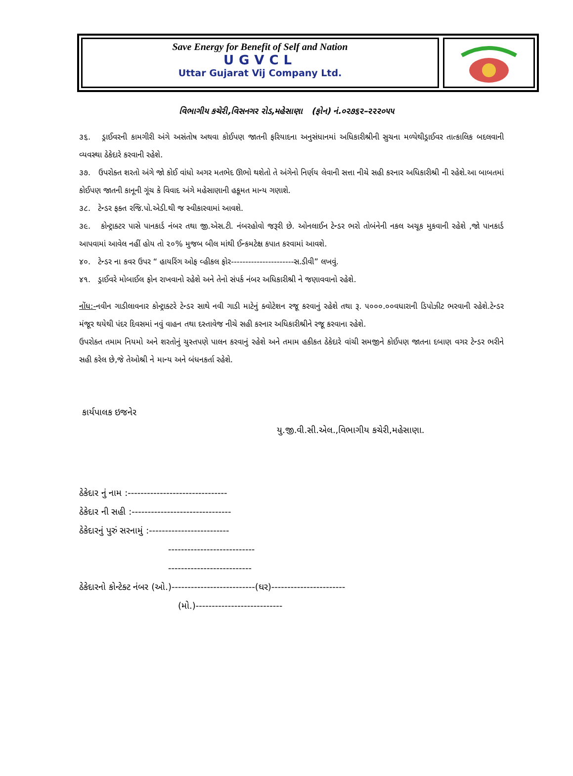Save Energy for Benefit of Self and Nation
UGVCL
Uttar Gujarat Vij Company Ltd.
વિભાગીય કચેરી,વિસનગર રોડ,મહેસાણા (ફોન) નં.૦૨૭૬૨–૨૨૨૦૫૫
૩૬. ડ્રાઈવરની કામગીરી અંગે અસંતોષ અથવા કોઈપણ જાતની ફરિયાદના અનુસંધાનમાં અધિકારીશ્રીની સુચના મળ્યેથીડ્રાઈવર તાત્કાલિક બદલવાની વ્યવસ્થા ઠેકેદારે કરવાની રહેશે.
૩૭. ઉપરોક્ત શરતો અંગે જો કોઈ વાંધો અગર મતભેદ ઊભો થશેતો તે અંગેનો નિર્ણય લેવાની સત્તા નીચે સહી કરનાર અધિકારીશ્રી ની રહેશે.આ બાબતમાં કોઈપણ જાતની કાનૂની ગૂંચ કે વિવાદ અંગે મહેસાણાની હકૂમત માન્ય ગણાશે.
૩૮. ટેન્ડર ફક્ત રજિ.પો.એડી.થી જ સ્વીકારવામાં આવશે.
૩૯. કોન્ટ્રાક્ટર પાસે પાનકાર્ડ નંબર તથા જી.એસ.ટી. નંબરહોવો જરૂરી છે. ઓનલાઈન ટેન્ડર ભરો તોબંનેની નકલ અચૂક મુકવાની રહેશે ,જો પાનકાર્ડ આપવામાં આવેલ નહીં હોય તો ૨૦% મુજબ બીલ માંથી ઈન્કમટેક્ષ કપાત કરવામાં આવશે.
૪૦. ટેન્ડર ના કવર ઉપર “ હાયરિંગ ઓફ વ્હીકલ ફોર----------------------સ.ડીવી” લખવું.
૪૧. ડ્રાઈવરે મોબાઈલ ફોન રાખવાનો રહેશે અને તેનો સંપર્ક નંબર અધિકારીશ્રી ને જણાવવાનો રહેશે.
નોંધ:-નવીન ગાડીલાવનાર કોન્ટ્રાક્ટરે ટેન્ડર સાથે નવી ગાડી માટેનું ક્વોટેશન રજૂ કરવાનું રહેશે તથા રૂ. ૫૦૦૦.૦૦વધારાની ડિપોઝીટ ભરવાની રહેશે.ટેન્ડર મંજૂર થયેથી પંદર દિવસમાં નવું વાહન તથા દસ્તાવેજ નીચે સહી કરનાર અધિકારીશ્રીને રજૂ કરવાના રહેશે.
ઉપરોક્ત તમામ નિયમો અને શરતોનું ચુસ્તપણે પાલન કરવાનું રહેશે અને તમામ હકીકત ઠેકેદારે વાંચી સમજીને કોઈપણ જાતના દબાણ વગર ટેન્ડર ભરીને સહી કરેલ છે,જે તેઓશ્રી ને માન્ય અને બંધનકર્તા રહેશે.
કાર્યપાલક ઇજનેર
યુ.જી.વી.સી.એલ.,વિભાગીય કચેરી,મહેસાણા.
ઠેકેદાર નું નામ :-------------------------------
ઠેકેદાર ની સહી :-------------------------------
ઠેકેદારનું પુરું સરનામું :-------------------------
---------------------------
--------------------------
ઠેકેદારનો કોન્ટેક્ટ નંબર (ઓ.)--------------------------(ઘર)-----------------------
(મો.)---------------------------